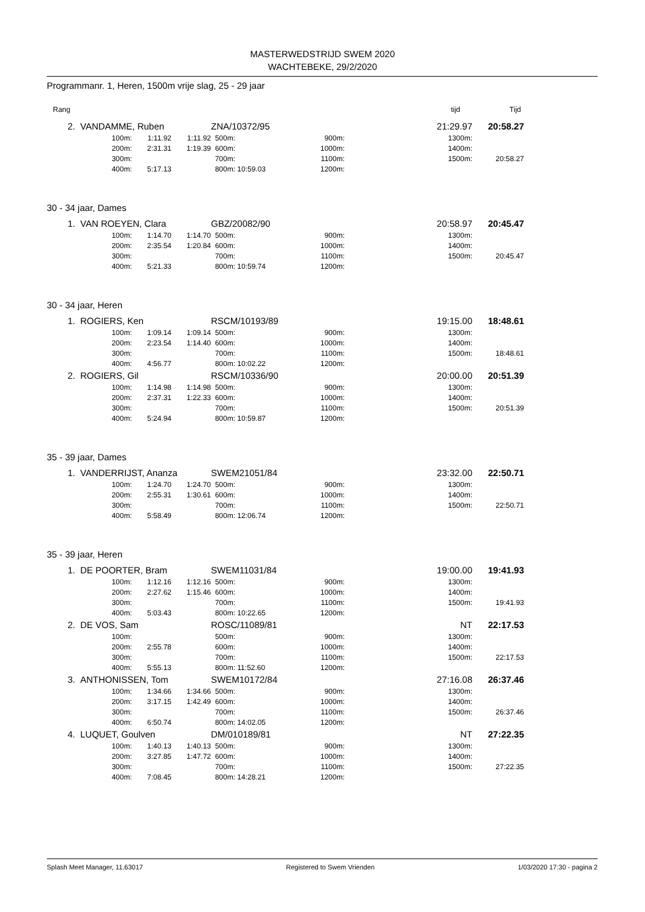MASTERWEDSTRIJD SWEM 2020
WACHTEBEKE, 29/2/2020
Programmanr. 1, Heren, 1500m vrije slag, 25 - 29 jaar
| | Rang | tijd | Tijd |
| 2. | VANDAMME, Ruben | | | | ZNA/10372/95 | | | 21:29.97 | | 20:58.27 |
| | | 100m: | 1:11.92 | 1:11.92 | 500m: | | 900m: | | 1300m: | |
| | | 200m: | 2:31.31 | 1:19.39 | 600m: | | 1000m: | | 1400m: | |
| | | 300m: | | | 700m: | | 1100m: | | 1500m: | 20:58.27 |
| | | 400m: | 5:17.13 | | 800m: | 10:59.03 | 1200m: | | | |
| 30 - 34 jaar, Dames | | | | | | | | | | |
| 1. | VAN ROEYEN, Clara | | | | GBZ/20082/90 | | | 20:58.97 | | 20:45.47 |
| | | 100m: | 1:14.70 | 1:14.70 | 500m: | | 900m: | | 1300m: | |
| | | 200m: | 2:35.54 | 1:20.84 | 600m: | | 1000m: | | 1400m: | |
| | | 300m: | | | 700m: | | 1100m: | | 1500m: | 20:45.47 |
| | | 400m: | 5:21.33 | | 800m: | 10:59.74 | 1200m: | | | |
| 30 - 34 jaar, Heren | | | | | | | | | | |
| 1. | ROGIERS, Ken | | | | RSCM/10193/89 | | | 19:15.00 | | 18:48.61 |
| | | 100m: | 1:09.14 | 1:09.14 | 500m: | | 900m: | | 1300m: | |
| | | 200m: | 2:23.54 | 1:14.40 | 600m: | | 1000m: | | 1400m: | |
| | | 300m: | | | 700m: | | 1100m: | | 1500m: | 18:48.61 |
| | | 400m: | 4:56.77 | | 800m: | 10:02.22 | 1200m: | | | |
| 2. | ROGIERS, Gil | | | | RSCM/10336/90 | | | 20:00.00 | | 20:51.39 |
| | | 100m: | 1:14.98 | 1:14.98 | 500m: | | 900m: | | 1300m: | |
| | | 200m: | 2:37.31 | 1:22.33 | 600m: | | 1000m: | | 1400m: | |
| | | 300m: | | | 700m: | | 1100m: | | 1500m: | 20:51.39 |
| | | 400m: | 5:24.94 | | 800m: | 10:59.87 | 1200m: | | | |
| 35 - 39 jaar, Dames | | | | | | | | | | |
| 1. | VANDERRIJST, Ananza | | | | SWEM21051/84 | | | 23:32.00 | | 22:50.71 |
| | | 100m: | 1:24.70 | 1:24.70 | 500m: | | 900m: | | 1300m: | |
| | | 200m: | 2:55.31 | 1:30.61 | 600m: | | 1000m: | | 1400m: | |
| | | 300m: | | | 700m: | | 1100m: | | 1500m: | 22:50.71 |
| | | 400m: | 5:58.49 | | 800m: | 12:06.74 | 1200m: | | | |
| 35 - 39 jaar, Heren | | | | | | | | | | |
| 1. | DE POORTER, Bram | | | | SWEM11031/84 | | | 19:00.00 | | 19:41.93 |
| | | 100m: | 1:12.16 | 1:12.16 | 500m: | | 900m: | | 1300m: | |
| | | 200m: | 2:27.62 | 1:15.46 | 600m: | | 1000m: | | 1400m: | |
| | | 300m: | | | 700m: | | 1100m: | | 1500m: | 19:41.93 |
| | | 400m: | 5:03.43 | | 800m: | 10:22.65 | 1200m: | | | |
| 2. | DE VOS, Sam | | | | ROSC/11089/81 | | | NT | | 22:17.53 |
| | | 100m: | | | 500m: | | 900m: | | 1300m: | |
| | | 200m: | 2:55.78 | | 600m: | | 1000m: | | 1400m: | |
| | | 300m: | | | 700m: | | 1100m: | | 1500m: | 22:17.53 |
| | | 400m: | 5:55.13 | | 800m: | 11:52.60 | 1200m: | | | |
| 3. | ANTHONISSEN, Tom | | | | SWEM10172/84 | | | 27:16.08 | | 26:37.46 |
| | | 100m: | 1:34.66 | 1:34.66 | 500m: | | 900m: | | 1300m: | |
| | | 200m: | 3:17.15 | 1:42.49 | 600m: | | 1000m: | | 1400m: | |
| | | 300m: | | | 700m: | | 1100m: | | 1500m: | 26:37.46 |
| | | 400m: | 6:50.74 | | 800m: | 14:02.05 | 1200m: | | | |
| 4. | LUQUET, Goulven | | | | DM/010189/81 | | | NT | | 27:22.35 |
| | | 100m: | 1:40.13 | 1:40.13 | 500m: | | 900m: | | 1300m: | |
| | | 200m: | 3:27.85 | 1:47.72 | 600m: | | 1000m: | | 1400m: | |
| | | 300m: | | | 700m: | | 1100m: | | 1500m: | 27:22.35 |
| | | 400m: | 7:08.45 | | 800m: | 14:28.21 | 1200m: | | | |
Splash Meet Manager, 11.63017 Registered to Swem Vrienden 1/03/2020 17:30 - pagina 2